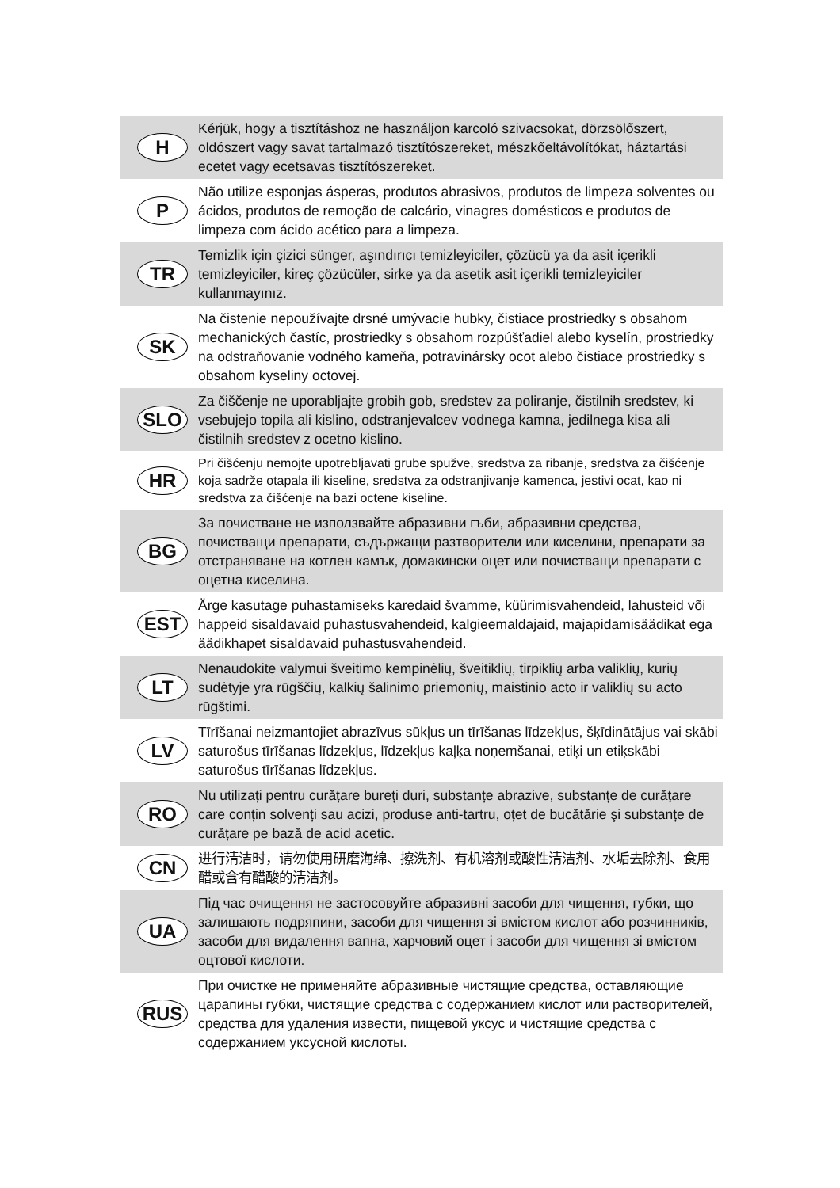| H | Kérjük, hogy a tisztításhoz ne használjon karcoló szivacsokat, dörzsölőszert, oldószert vagy savat tartalmazó tisztítószereket, mészkőeltávolítókat, háztartási ecetet vagy ecetsavas tisztítószereket. |
| P | Não utilize esponjas ásperas, produtos abrasivos, produtos de limpeza solventes ou ácidos, produtos de remoção de calcário, vinagres domésticos e produtos de limpeza com ácido acético para a limpeza. |
| TR | Temizlik için çizici sünger, aşındırıcı temizleyiciler, çözücü ya da asit içerikli temizleyiciler, kireç çözücüler, sirke ya da asetik asit içerikli temizleyiciler kullanmayınız. |
| SK | Na čistenie nepoužívajte drsné umývacie hubky, čistiace prostriedky s obsahom mechanických častíc, prostriedky s obsahom rozpúšťadiel alebo kyselín, prostriedky na odstraňovanie vodného kameňa, potravinársky ocot alebo čistiace prostriedky s obsahom kyseliny octovej. |
| SLO | Za čiščenje ne uporabljajte grobih gob, sredstev za poliranje, čistilnih sredstev, ki vsebujejo topila ali kislino, odstranjevalcev vodnega kamna, jedilnega kisa ali čistilnih sredstev z ocetno kislino. |
| HR | Pri čišćenju nemojte upotrebljavati grube spužve, sredstva za ribanje, sredstva za čišćenje koja sadrže otapala ili kiseline, sredstva za odstranjivanje kamenca, jestivi ocat, kao ni sredstva za čišćenje na bazi octene kiseline. |
| BG | За почистване не използвайте абразивни гъби, абразивни средства, почистващи препарати, съдържащи разтворители или киселини, препарати за отстраняване на котлен камък, домакински оцет или почистващи препарати с оцетна киселина. |
| EST | Ärge kasutage puhastamiseks karedaid švamme, küürimisvahendeid, lahusteid või happeid sisaldavaid puhastusvahendeid, kalgieemaldajaid, majapidamisäädikat ega äädikhapet sisaldavaid puhastusvahendeid. |
| LT | Nenaudokite valymui šveitimo kempinėlių, šveitiklių, tirpiklių arba valiklių, kurių sudėtyje yra rūgščių, kalkių šalinimo priemonių, maistinio acto ir valiklių su acto rūgštimi. |
| LV | Tīrīšanai neizmantojiet abrazīvus sūkļus un tīrīšanas līdzekļus, šķīdinātājus vai skābi saturošus tīrīšanas līdzekļus, līdzekļus kaļķa noņemšanai, etiķi un etiķskābi saturošus tīrīšanas līdzekļus. |
| RO | Nu utilizați pentru curățare bureți duri, substanțe abrazive, substanțe de curățare care conțin solvenți sau acizi, produse anti-tartru, oțet de bucătărie şi substanțe de curățare pe bază de acid acetic. |
| CN | 进行清洁时，请勿使用研磨海绵、擦洗剂、有机溶剂或酸性清洁剂、水垢去除剂、食用醋或含有醋酸的清洁剂。 |
| UA | Під час очищення не застосовуйте абразивні засоби для чищення, губки, що залишають подряпини, засоби для чищення зі вмістом кислот або розчинників, засоби для видалення вапна, харчовий оцет і засоби для чищення зі вмістом оцтової кислоти. |
| RUS | При очистке не применяйте абразивные чистящие средства, оставляющие царапины губки, чистящие средства с содержанием кислот или растворителей, средства для удаления извести, пищевой уксус и чистящие средства с содержанием уксусной кислоты. |